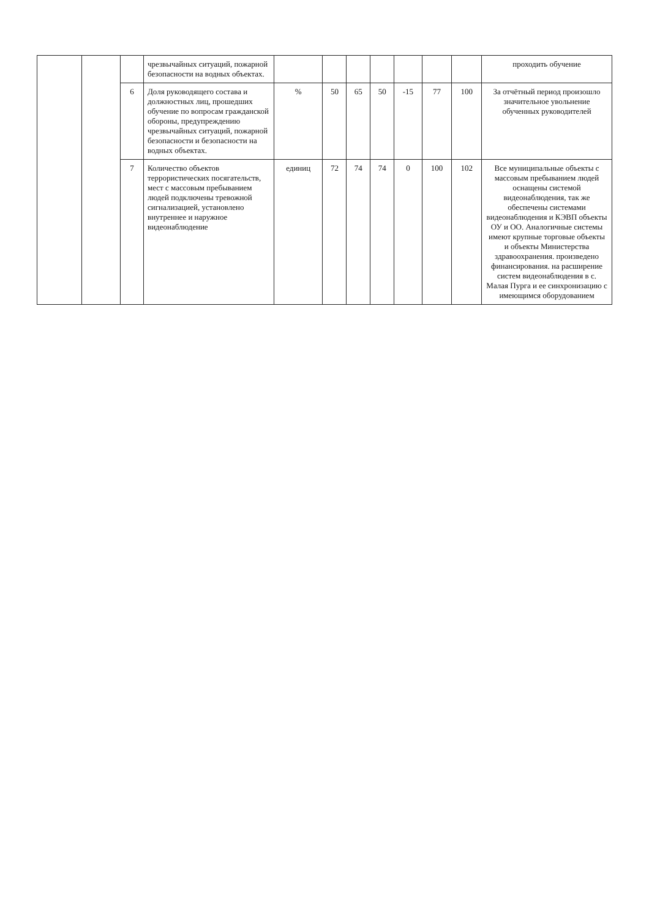| | | | чрезвычайных ситуаций, пожарной безопасности на водных объектах. | | | | | | | | проходить обучение |
| | | 6 | Доля руководящего состава и должностных лиц, прошедших обучение по вопросам гражданской обороны, предупреждению чрезвычайных ситуаций, пожарной безопасности и безопасности на водных объектах. | % | 50 | 65 | 50 | -15 | 77 | 100 | За отчётный период произошло значительное увольнение обученных руководителей |
| | | 7 | Количество объектов террористических посягательств, мест с массовым пребыванием людей подключены тревожной сигнализацией, установлено внутреннее и наружное видеонаблюдение | единиц | 72 | 74 | 74 | 0 | 100 | 102 | Все муниципальные объекты с массовым пребыванием людей оснащены системой видеонаблюдения, так же обеспечены системами видеонаблюдения и КЭВП объекты ОУ и ОО. Аналогичные системы имеют крупные торговые объекты и объекты Министерства здравоохранения. произведено финансирования. на расширение систем видеонаблюдения в с. Малая Пурга и ее синхронизацию с имеющимся оборудованием |